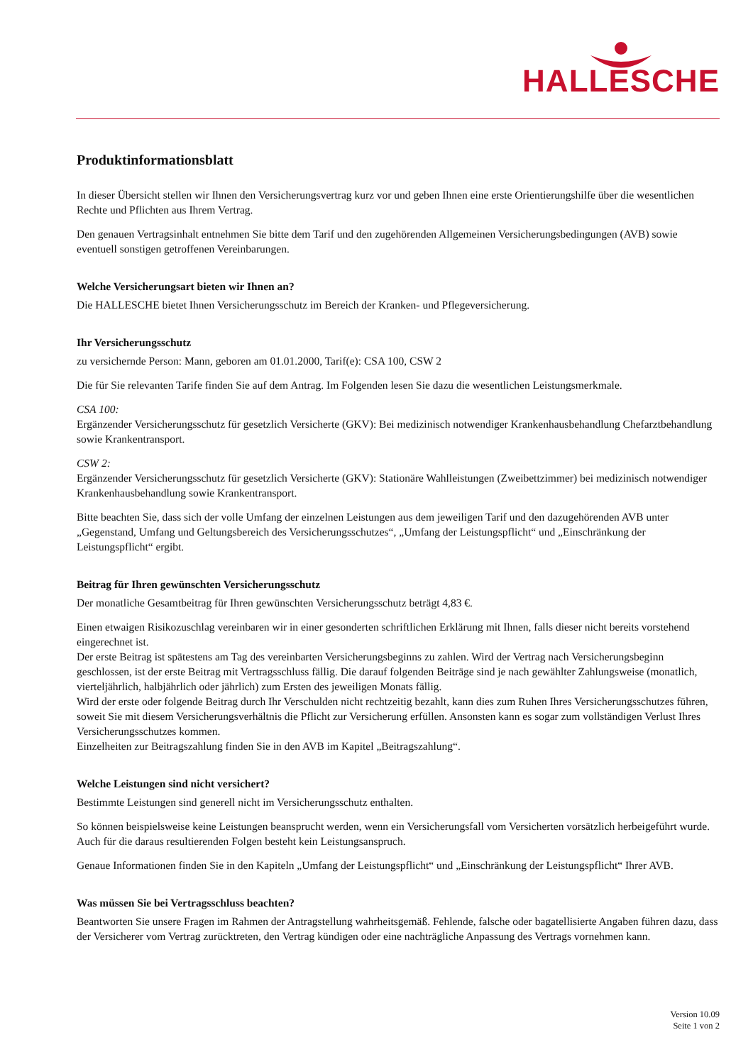HALLESCHE
Produktinformationsblatt
In dieser Übersicht stellen wir Ihnen den Versicherungsvertrag kurz vor und geben Ihnen eine erste Orientierungshilfe über die wesentlichen Rechte und Pflichten aus Ihrem Vertrag.
Den genauen Vertragsinhalt entnehmen Sie bitte dem Tarif und den zugehörenden Allgemeinen Versicherungsbedingungen (AVB) sowie eventuell sonstigen getroffenen Vereinbarungen.
Welche Versicherungsart bieten wir Ihnen an?
Die HALLESCHE bietet Ihnen Versicherungsschutz im Bereich der Kranken- und Pflegeversicherung.
Ihr Versicherungsschutz
zu versichernde Person: Mann, geboren am 01.01.2000, Tarif(e): CSA 100, CSW 2
Die für Sie relevanten Tarife finden Sie auf dem Antrag. Im Folgenden lesen Sie dazu die wesentlichen Leistungsmerkmale.
CSA 100:
Ergänzender Versicherungsschutz für gesetzlich Versicherte (GKV): Bei medizinisch notwendiger Krankenhausbehandlung Chefarztbehandlung sowie Krankentransport.
CSW 2:
Ergänzender Versicherungsschutz für gesetzlich Versicherte (GKV): Stationäre Wahlleistungen (Zweibettzimmer) bei medizinisch notwendiger Krankenhausbehandlung sowie Krankentransport.
Bitte beachten Sie, dass sich der volle Umfang der einzelnen Leistungen aus dem jeweiligen Tarif und den dazugehörenden AVB unter „Gegenstand, Umfang und Geltungsbereich des Versicherungsschutzes“, „Umfang der Leistungspflicht“ und „Einschränkung der Leistungspflicht“ ergibt.
Beitrag für Ihren gewünschten Versicherungsschutz
Der monatliche Gesamtbeitrag für Ihren gewünschten Versicherungsschutz beträgt 4,83 €.
Einen etwaigen Risikozuschlag vereinbaren wir in einer gesonderten schriftlichen Erklärung mit Ihnen, falls dieser nicht bereits vorstehend eingerechnet ist.
Der erste Beitrag ist spätestens am Tag des vereinbarten Versicherungsbeginns zu zahlen. Wird der Vertrag nach Versicherungsbeginn geschlossen, ist der erste Beitrag mit Vertragsschluss fällig. Die darauf folgenden Beiträge sind je nach gewählter Zahlungsweise (monatlich, vierteljährlich, halbjährlich oder jährlich) zum Ersten des jeweiligen Monats fällig.
Wird der erste oder folgende Beitrag durch Ihr Verschulden nicht rechtzeitig bezahlt, kann dies zum Ruhen Ihres Versicherungsschutzes führen, soweit Sie mit diesem Versicherungsverhältnis die Pflicht zur Versicherung erfüllen. Ansonsten kann es sogar zum vollständigen Verlust Ihres Versicherungsschutzes kommen.
Einzelheiten zur Beitragszahlung finden Sie in den AVB im Kapitel „Beitragszahlung“.
Welche Leistungen sind nicht versichert?
Bestimmte Leistungen sind generell nicht im Versicherungsschutz enthalten.
So können beispielsweise keine Leistungen beansprucht werden, wenn ein Versicherungsfall vom Versicherten vorsätzlich herbeigeführt wurde. Auch für die daraus resultierenden Folgen besteht kein Leistungsanspruch.
Genaue Informationen finden Sie in den Kapiteln „Umfang der Leistungspflicht“ und „Einschränkung der Leistungspflicht“ Ihrer AVB.
Was müssen Sie bei Vertragsschluss beachten?
Beantworten Sie unsere Fragen im Rahmen der Antragstellung wahrheitsgemäß. Fehlende, falsche oder bagatellisierte Angaben führen dazu, dass der Versicherer vom Vertrag zurücktreten, den Vertrag kündigen oder eine nachträgliche Anpassung des Vertrags vornehmen kann.
Version 10.09
Seite 1 von 2